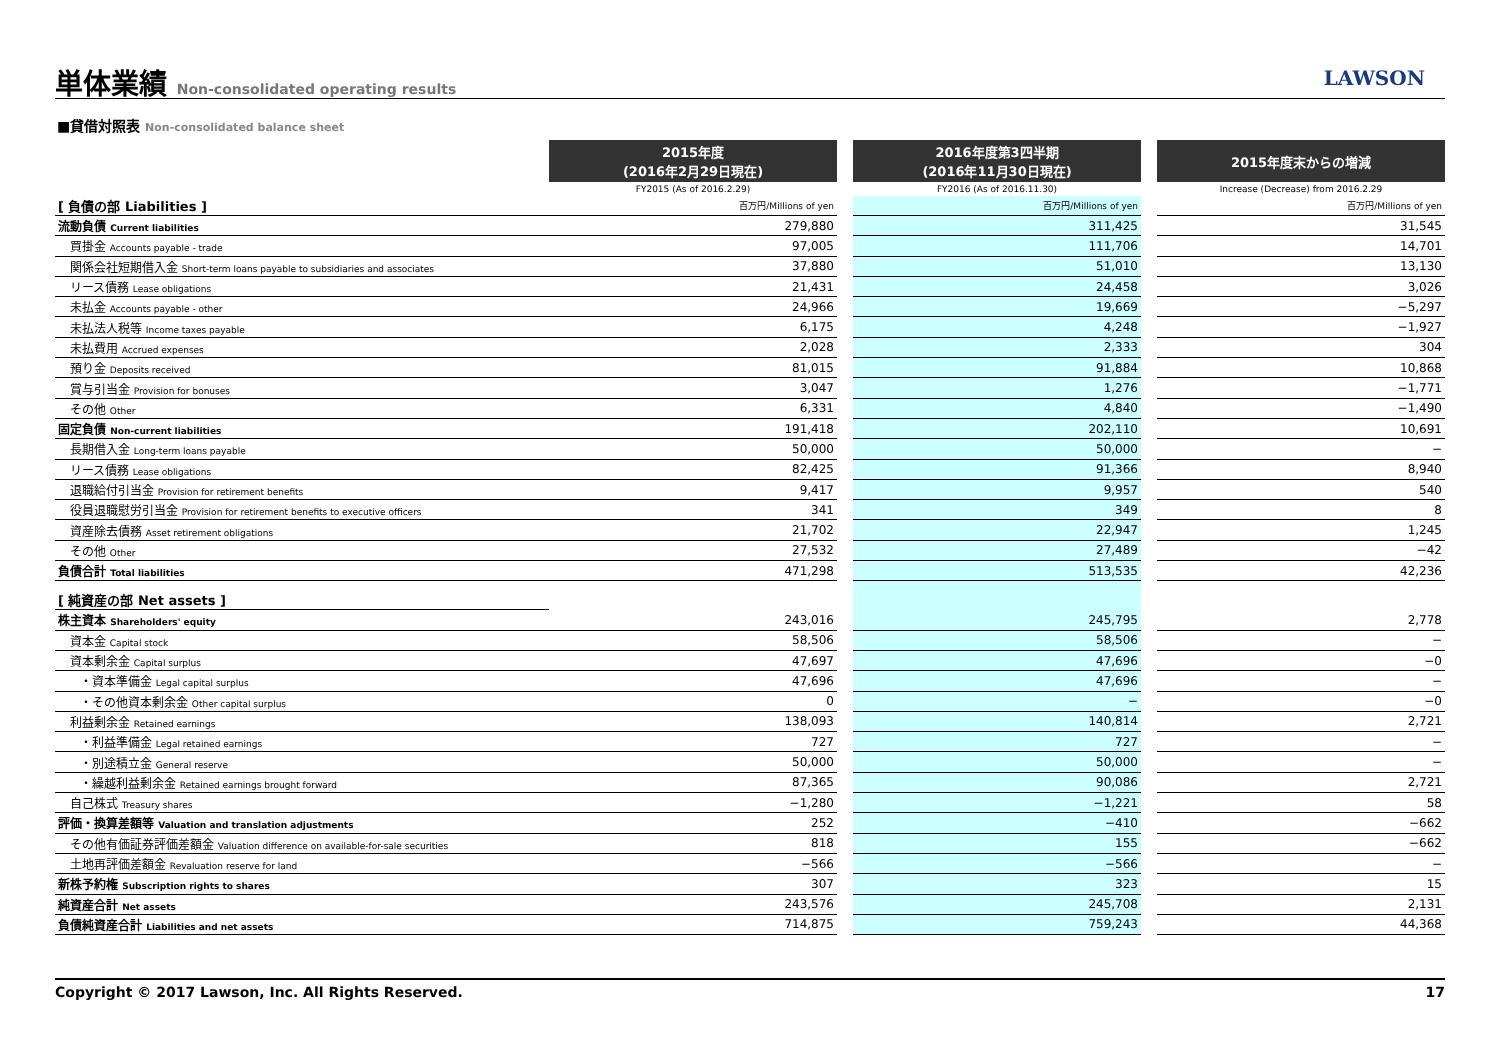単体業績 Non-consolidated operating results
LAWSON
■貸借対照表 Non-consolidated balance sheet
| | 2015年度 (2016年2月29日現在) | | 2016年度第3四半期 (2016年11月30日現在) | | 2015年度末からの増減 |
| | FY2015 (As of 2016.2.29) | | FY2016 (As of 2016.11.30) | | Increase (Decrease) from 2016.2.29 |
| [ 負債の部 Liabilities ] | 百万円/Millions of yen | | 百万円/Millions of yen | | 百万円/Millions of yen |
| 流動負債 Current liabilities | 279,880 | | 311,425 | | 31,545 |
| 買掛金 Accounts payable - trade | 97,005 | | 111,706 | | 14,701 |
| 関係会社短期借入金 Short-term loans payable to subsidiaries and associates | 37,880 | | 51,010 | | 13,130 |
| リース債務 Lease obligations | 21,431 | | 24,458 | | 3,026 |
| 未払金 Accounts payable - other | 24,966 | | 19,669 | | −5,297 |
| 未払法人税等 Income taxes payable | 6,175 | | 4,248 | | −1,927 |
| 未払費用 Accrued expenses | 2,028 | | 2,333 | | 304 |
| 預り金 Deposits received | 81,015 | | 91,884 | | 10,868 |
| 賞与引当金 Provision for bonuses | 3,047 | | 1,276 | | −1,771 |
| その他 Other | 6,331 | | 4,840 | | −1,490 |
| 固定負債 Non-current liabilities | 191,418 | | 202,110 | | 10,691 |
| 長期借入金 Long-term loans payable | 50,000 | | 50,000 | | − |
| リース債務 Lease obligations | 82,425 | | 91,366 | | 8,940 |
| 退職給付引当金 Provision for retirement benefits | 9,417 | | 9,957 | | 540 |
| 役員退職慰労引当金 Provision for retirement benefits to executive officers | 341 | | 349 | | 8 |
| 資産除去債務 Asset retirement obligations | 21,702 | | 22,947 | | 1,245 |
| その他 Other | 27,532 | | 27,489 | | −42 |
| 負債合計 Total liabilities | 471,298 | | 513,535 | | 42,236 |
| [ 純資産の部 Net assets ] | | | | | |
| 株主資本 Shareholders' equity | 243,016 | | 245,795 | | 2,778 |
| 資本金 Capital stock | 58,506 | | 58,506 | | − |
| 資本剰余金 Capital surplus | 47,697 | | 47,696 | | −0 |
| ・資本準備金 Legal capital surplus | 47,696 | | 47,696 | | − |
| ・その他資本剰余金 Other capital surplus | 0 | | − | | −0 |
| 利益剰余金 Retained earnings | 138,093 | | 140,814 | | 2,721 |
| ・利益準備金 Legal retained earnings | 727 | | 727 | | − |
| ・別途積立金 General reserve | 50,000 | | 50,000 | | − |
| ・繰越利益剰余金 Retained earnings brought forward | 87,365 | | 90,086 | | 2,721 |
| 自己株式 Treasury shares | −1,280 | | −1,221 | | 58 |
| 評価・換算差額等 Valuation and translation adjustments | 252 | | −410 | | −662 |
| その他有価証券評価差額金 Valuation difference on available-for-sale securities | 818 | | 155 | | −662 |
| 土地再評価差額金 Revaluation reserve for land | −566 | | −566 | | − |
| 新株予約権 Subscription rights to shares | 307 | | 323 | | 15 |
| 純資産合計 Net assets | 243,576 | | 245,708 | | 2,131 |
| 負債純資産合計 Liabilities and net assets | 714,875 | | 759,243 | | 44,368 |
Copyright © 2017 Lawson, Inc. All Rights Reserved. 17